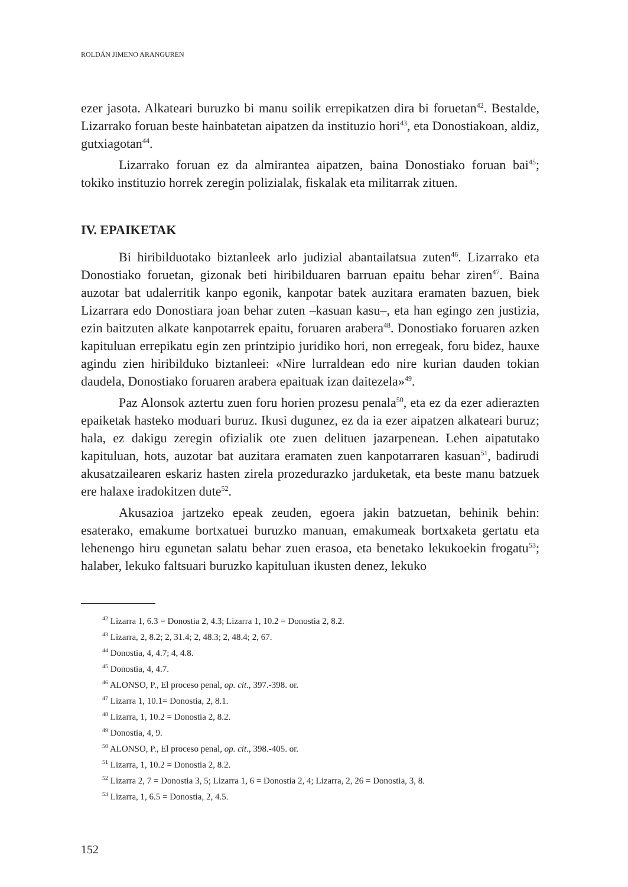ROLDÁN JIMENO ARANGUREN
ezer jasota. Alkateari buruzko bi manu soilik errepikatzen dira bi foruetan<sup>42</sup>. Bestalde, Lizarrako foruan beste hainbatetan aipatzen da instituzio hori<sup>43</sup>, eta Donostiakoan, aldiz, gutxiagotan<sup>44</sup>.
Lizarrako foruan ez da almirantea aipatzen, baina Donostiako foruan bai<sup>45</sup>; tokiko instituzio horrek zeregin polizialak, fiskalak eta militarrak zituen.
IV. EPAIKETAK
Bi hiribilduotako biztanleek arlo judizial abantailatsua zuten<sup>46</sup>. Lizarrako eta Donostiako foruetan, gizonak beti hiribilduaren barruan epaitu behar ziren<sup>47</sup>. Baina auzotar bat udalerritik kanpo egonik, kanpotar batek auzitara eramaten bazuen, biek Lizarrara edo Donostiara joan behar zuten –kasuan kasu–, eta han egingo zen justizia, ezin baitzuten alkate kanpotarrek epaitu, foruaren arabera<sup>48</sup>. Donostiako foruaren azken kapituluan errepikatu egin zen printzipio juridiko hori, non erregeak, foru bidez, hauxe agindu zien hiribilduko biztanleei: «Nire lurraldean edo nire kurian dauden tokian daudela, Donostiako foruaren arabera epaituak izan daitezela»<sup>49</sup>.
Paz Alonsok aztertu zuen foru horien prozesu penala<sup>50</sup>, eta ez da ezer adierazten epaiketak hasteko moduari buruz. Ikusi dugunez, ez da ia ezer aipatzen alkateari buruz; hala, ez dakigu zeregin ofizialik ote zuen delituen jazarpenean. Lehen aipatutako kapituluan, hots, auzotar bat auzitara eramaten zuen kanpotarraren kasuan<sup>51</sup>, badirudi akusatzailearen eskariz hasten zirela prozedurazko jarduketak, eta beste manu batzuek ere halaxe iradokitzen dute<sup>52</sup>.
Akusazioa jartzeko epeak zeuden, egoera jakin batzuetan, behinik behin: esaterako, emakume bortxatuei buruzko manuan, emakumeak bortxaketa gertatu eta lehenengo hiru egunetan salatu behar zuen erasoa, eta benetako lekukoekin frogatu<sup>53</sup>; halaber, lekuko faltsuari buruzko kapituluan ikusten denez, lekuko
<sup>42</sup> Lizarra 1, 6.3 = Donostia 2, 4.3; Lizarra 1, 10.2 = Donostia 2, 8.2.
<sup>43</sup> Lizarra, 2, 8.2; 2, 31.4; 2, 48.3; 2, 48.4; 2, 67.
<sup>44</sup> Donostia, 4, 4.7; 4, 4.8.
<sup>45</sup> Donostia, 4, 4.7.
<sup>46</sup> ALONSO, P., El proceso penal, op. cit., 397.-398. or.
<sup>47</sup> Lizarra 1, 10.1= Donostia, 2, 8.1.
<sup>48</sup> Lizarra, 1, 10.2 = Donostia 2, 8.2.
<sup>49</sup> Donostia, 4, 9.
<sup>50</sup> ALONSO, P., El proceso penal, op. cit., 398.-405. or.
<sup>51</sup> Lizarra, 1, 10.2 = Donostia 2, 8.2.
<sup>52</sup> Lizarra 2, 7 = Donostia 3, 5; Lizarra 1, 6 = Donostia 2, 4; Lizarra, 2, 26 = Donostia, 3, 8.
<sup>53</sup> Lizarra, 1, 6.5 = Donostia, 2, 4.5.
152